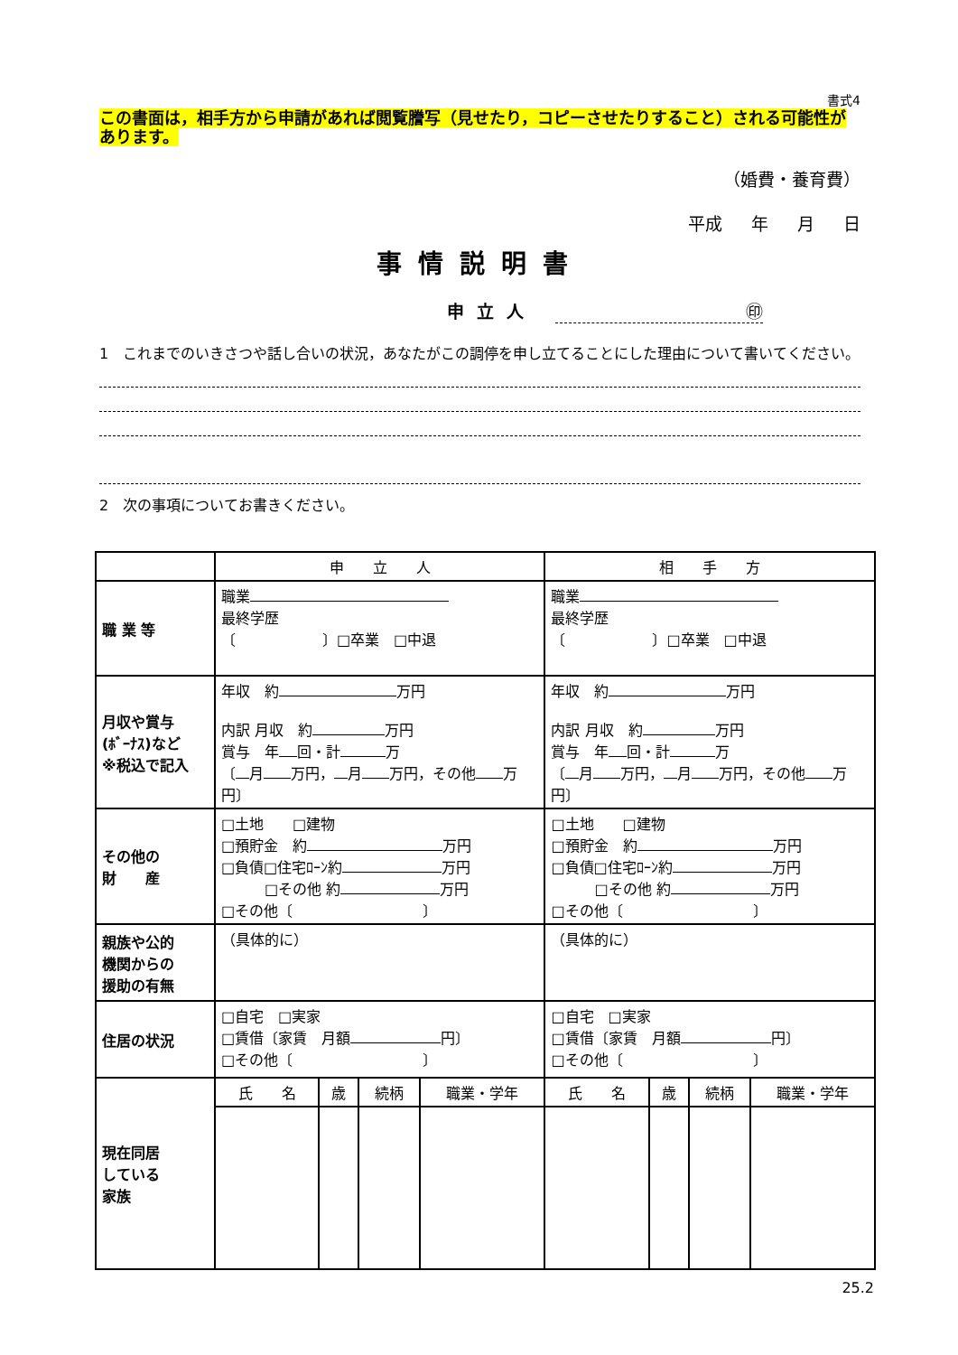書式4
この書面は，相手方から申請があれば閲覧謄写（見せたり，コピーさせたりすること）される可能性があります。
（婚費・養育費）
平成 年 月 日
事情説明書
申立人 ㊞
1　これまでのいきさつや話し合いの状況，あなたがこの調停を申し立てることにした理由について書いてください。
2　次の事項についてお書きください。
| | 申 立 人 | | | | 相 手 方 | | | |
| --- | --- | --- | --- | --- | --- | --- | --- | --- |
| 職 業 等 | 職業 最終学歴 〔 〕□卒業 □中退 | | | | 職業 最終学歴 〔 〕□卒業 □中退 | | | |
| 月収や賞与 (ﾎﾞｰﾅｽ)など ※税込で記入 | 年収 約 万円 内訳 月収 約 万円 賞与 年 回・計 万 〔 月 万円， 月 万円，その他 万円〕 | | | | 年収 約 万円 内訳 月収 約 万円 賞与 年 回・計 万 〔 月 万円， 月 万円，その他 万円〕 | | | |
| その他の 財 産 | □土地 □建物 □預貯金 約 万円 □負債□住宅ﾛｰﾝ約 万円 □その他 約 万円 □その他〔 〕 | | | | □土地 □建物 □預貯金 約 万円 □負債□住宅ﾛｰﾝ約 万円 □その他 約 万円 □その他〔 〕 | | | |
| 親族や公的 機関からの 援助の有無 | （具体的に） | | | | （具体的に） | | | |
| 住居の状況 | □自宅 □実家 □賃借〔家賃 月額 円〕 □その他〔 〕 | | | | □自宅 □実家 □賃借〔家賃 月額 円〕 □その他〔 〕 | | | |
| 現在同居 している 家族 | 氏 名 | 歳 | 続柄 | 職業・学年 | 氏 名 | 歳 | 続柄 | 職業・学年 |
25.2